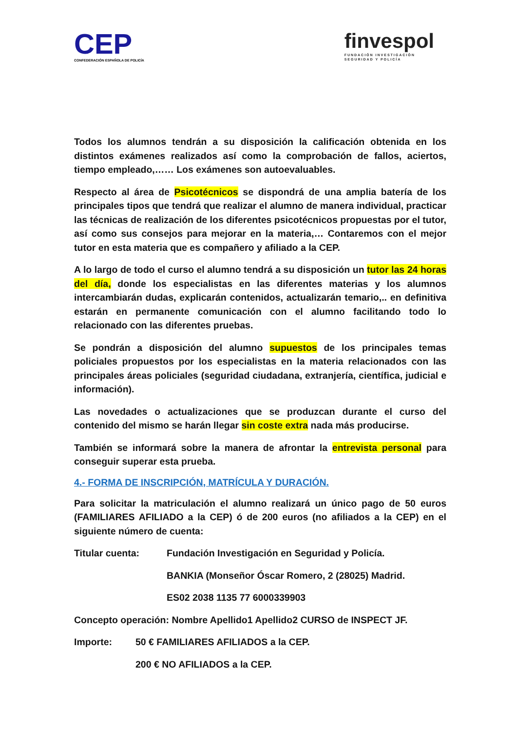CEP
CONFEDERACIÓN ESPAÑOLA DE POLICÍA
finvespol
FUNDACIÓN INVESTIGACIÓN
SEGURIDAD Y POLICÍA
Todos los alumnos tendrán a su disposición la calificación obtenida en los distintos exámenes realizados así como la comprobación de fallos, aciertos, tiempo empleado,…… Los exámenes son autoevaluables.
Respecto al área de Psicotécnicos se dispondrá de una amplia batería de los principales tipos que tendrá que realizar el alumno de manera individual, practicar las técnicas de realización de los diferentes psicotécnicos propuestas por el tutor, así como sus consejos para mejorar en la materia,… Contaremos con el mejor tutor en esta materia que es compañero y afiliado a la CEP.
A lo largo de todo el curso el alumno tendrá a su disposición un tutor las 24 horas del día, donde los especialistas en las diferentes materias y los alumnos intercambiarán dudas, explicarán contenidos, actualizarán temario,.. en definitiva estarán en permanente comunicación con el alumno facilitando todo lo relacionado con las diferentes pruebas.
Se pondrán a disposición del alumno supuestos de los principales temas policiales propuestos por los especialistas en la materia relacionados con las principales áreas policiales (seguridad ciudadana, extranjería, científica, judicial e información).
Las novedades o actualizaciones que se produzcan durante el curso del contenido del mismo se harán llegar sin coste extra nada más producirse.
También se informará sobre la manera de afrontar la entrevista personal para conseguir superar esta prueba.
4.- FORMA DE INSCRIPCIÓN, MATRÍCULA Y DURACIÓN.
Para solicitar la matriculación el alumno realizará un único pago de 50 euros (FAMILIARES AFILIADO a la CEP) ó de 200 euros (no afiliados a la CEP) en el siguiente número de cuenta:
Titular cuenta: Fundación Investigación en Seguridad y Policía.
BANKIA (Monseñor Óscar Romero, 2 (28025) Madrid.
ES02 2038 1135 77 6000339903
Concepto operación: Nombre Apellido1 Apellido2 CURSO de INSPECT JF.
Importe: 50 € FAMILIARES AFILIADOS a la CEP.
200 € NO AFILIADOS a la CEP.